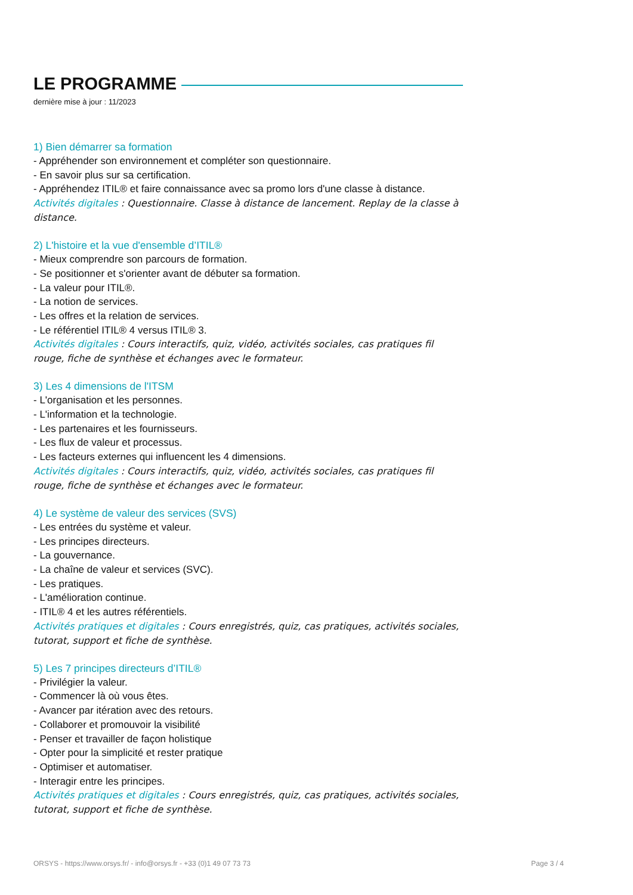LE PROGRAMME
dernière mise à jour : 11/2023
1) Bien démarrer sa formation
- Appréhender son environnement et compléter son questionnaire.
- En savoir plus sur sa certification.
- Appréhendez ITIL® et faire connaissance avec sa promo lors d'une classe à distance.
Activités digitales : Questionnaire. Classe à distance de lancement. Replay de la classe à distance.
2) L'histoire et la vue d'ensemble d’ITIL®
- Mieux comprendre son parcours de formation.
- Se positionner et s'orienter avant de débuter sa formation.
- La valeur pour ITIL®.
- La notion de services.
- Les offres et la relation de services.
- Le référentiel ITIL® 4 versus ITIL® 3.
Activités digitales : Cours interactifs, quiz, vidéo, activités sociales, cas pratiques fil rouge, fiche de synthèse et échanges avec le formateur.
3) Les 4 dimensions de l'ITSM
- L'organisation et les personnes.
- L'information et la technologie.
- Les partenaires et les fournisseurs.
- Les flux de valeur et processus.
- Les facteurs externes qui influencent les 4 dimensions.
Activités digitales : Cours interactifs, quiz, vidéo, activités sociales, cas pratiques fil rouge, fiche de synthèse et échanges avec le formateur.
4) Le système de valeur des services (SVS)
- Les entrées du système et valeur.
- Les principes directeurs.
- La gouvernance.
- La chaîne de valeur et services (SVC).
- Les pratiques.
- L'amélioration continue.
- ITIL® 4 et les autres référentiels.
Activités pratiques et digitales : Cours enregistrés, quiz, cas pratiques, activités sociales, tutorat, support et fiche de synthèse.
5) Les 7 principes directeurs d’ITIL®
- Privilégier la valeur.
- Commencer là où vous êtes.
- Avancer par itération avec des retours.
- Collaborer et promouvoir la visibilité
- Penser et travailler de façon holistique
- Opter pour la simplicité et rester pratique
- Optimiser et automatiser.
- Interagir entre les principes.
Activités pratiques et digitales : Cours enregistrés, quiz, cas pratiques, activités sociales, tutorat, support et fiche de synthèse.
ORSYS - https://www.orsys.fr/ - info@orsys.fr - +33 (0)1 49 07 73 73 Page 3 / 4